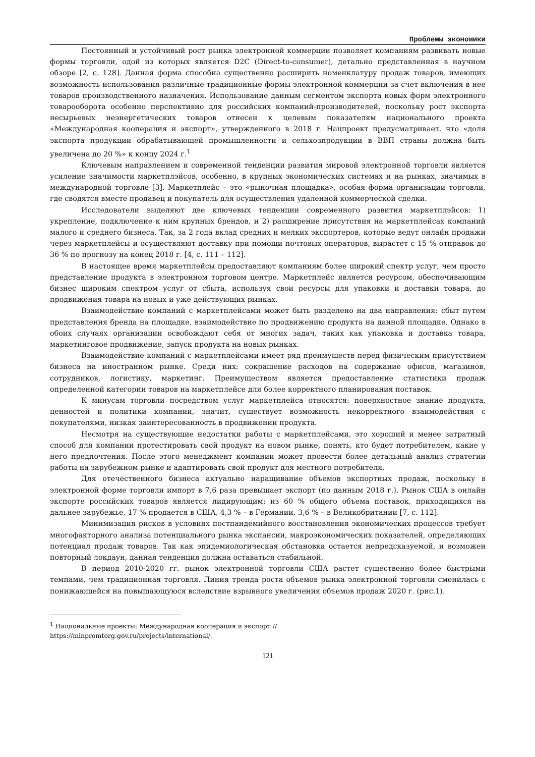Проблемы экономики
Постоянный и устойчивый рост рынка электронной коммерции позволяет компаниям развивать новые формы торговли, одой из которых является D2C (Direct-to-consumer), детально представленная в научном обзоре [2, с. 128]. Данная форма способна существенно расширить номенклатуру продаж товаров, имеющих возможность использования различные традиционные формы электронной коммерции за счет включения в нее товаров производственного назначения. Использование данным сегментом экспорта новых форм электронного товарооборота особенно перспективно для российских компаний-производителей, поскольку рост экспорта несырьевых неэнергетических товаров отнесен к целевым показателям национального проекта «Международная кооперация и экспорт», утвержденного в 2018 г. Нацпроект предусматривает, что «доля экспорта продукции обрабатывающей промышленности и сельхозпродукции в ВВП страны должна быть увеличена до 20 %» к концу 2024 г.<sup>1</sup>
Ключевым направлением и современной тенденции развития мировой электронной торговли является усиление значимости маркетплэйсов, особенно, в крупных экономических системах и на рынках, значимых в международной торговле [3]. Маркетплейс – это «рыночная площадка», особая форма организации торговли, где сводятся вместе продавец и покупатель для осуществления удаленной коммерческой сделки.
Исследователи выделяют две ключевых тенденции современного развития маркетплэйсов: 1) укрепление, подключение к ним крупных брендов, и 2) расширение присутствия на маркетплейсах компаний малого и среднего бизнеса. Так, за 2 года вклад средних и мелких экспортеров, которые ведут онлайн продажи через маркетплейсы и осуществляют доставку при помощи почтовых операторов, вырастет с 15 % отправок до 36 % по прогнозу на конец 2018 г. [4, с. 111 – 112].
В настоящее время маркетплейсы предоставляют компаниям более широкий спектр услуг, чем просто представление продукта в электронном торговом центре. Маркетплейс является ресурсом, обеспечивающим бизнес широким спектром услуг от сбыта, используя свои ресурсы для упаковки и доставки товара, до продвижения товара на новых и уже действующих рынках.
Взаимодействие компаний с маркетплейсами может быть разделено на два направления: сбыт путем представления бренда на площадке, взаимодействие по продвижению продукта на данной площадке. Однако в обоих случаях организации освобождают себя от многих задач, таких как упаковка и доставка товара, маркетинговое продвижение, запуск продукта на новых рынках.
Взаимодействие компаний с маркетплейсами имеет ряд преимуществ перед физическим присутствием бизнеса на иностранном рынке. Среди них: сокращение расходов на содержание офисов, магазинов, сотрудников, логистику, маркетинг. Преимуществом является предоставление статистики продаж определенной категории товаров на маркетплейсе для более корректного планирования поставок.
К минусам торговли посредством услуг маркетплейса относятся: поверхностное знание продукта, ценностей и политики компании, значит, существует возможность некорректного взаимодействия с покупателями, низкая заинтересованность в продвижении продукта.
Несмотря на существующие недостатки работы с маркетплейсами, это хороший и менее затратный способ для компании протестировать свой продукт на новом рынке, понять, кто будет потребителем, какие у него предпочтения. После этого менеджмент компании может провести более детальный анализ стратегии работы на зарубежном рынке и адаптировать свой продукт для местного потребителя.
Для отечественного бизнеса актуально наращивание объемов экспортных продаж, поскольку в электронной форме торговли импорт в 7,6 раза превышает экспорт (по данным 2018 г.). Рынок США в онлайн экспорте российских товаров является лидирующим: из 60 % общего объема поставок, приходящихся на дальнее зарубежье, 17 % продается в США, 4,3 % – в Германии, 3,6 % – в Великобритании [7, с. 112].
Минимизация рисков в условиях постпандемийного восстановления экономических процессов требует многофакторного анализа потенциального рынка экспансии, макроэкономических показателей, определяющих потенциал продаж товаров. Так как эпидемиологическая обстановка остается непредсказуемой, и возможен повторный локдаун, данная тенденция должна оставаться стабильной.
В период 2010-2020 гг. рынок электронной торговли США растет существенно более быстрыми темпами, чем традиционная торговля. Линия тренда роста объемов рынка электронной торговли сменилась с понижающейся на повышающуюся вследствие взрывного увеличения объемов продаж 2020 г. (рис.1).
<sup>1</sup> Национальные проекты: Международная кооперация и экспорт //
https://minpromtorg.gov.ru/projects/international/.
121